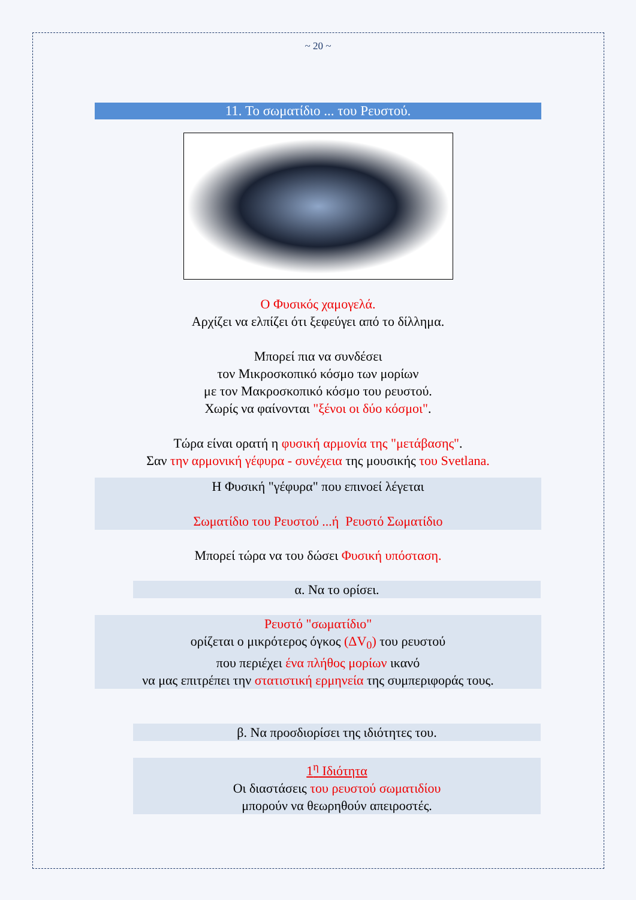~ 20 ~
11. Το σωματίδιο ... του Ρευστού.
Ο Φυσικός χαμογελά.
Αρχίζει να ελπίζει ότι ξεφεύγει από το δίλλημα.
Μπορεί πια να συνδέσει
τον Μικροσκοπικό κόσμο των μορίων
με τον Μακροσκοπικό κόσμο του ρευστού.
Χωρίς να φαίνονται "ξένοι οι δύο κόσμοι".
Τώρα είναι ορατή η φυσική αρμονία της "μετάβασης".
Σαν την αρμονική γέφυρα - συνέχεια της μουσικής του Svetlana.
Η Φυσική "γέφυρα" που επινοεί λέγεται
Σωματίδιο του Ρευστού ...ή Ρευστό Σωματίδιο
Μπορεί τώρα να του δώσει Φυσική υπόσταση.
α. Να το ορίσει.
Ρευστό "σωματίδιο"
ορίζεται ο μικρότερος όγκος (ΔV<sub>0</sub>) του ρευστού
που περιέχει ένα πλήθος μορίων ικανό
να μας επιτρέπει την στατιστική ερμηνεία της συμπεριφοράς τους.
β. Να προσδιορίσει της ιδιότητες του.
1<sup>η</sup> Ιδιότητα
Οι διαστάσεις του ρευστού σωματιδίου
μπορούν να θεωρηθούν απειροστές.